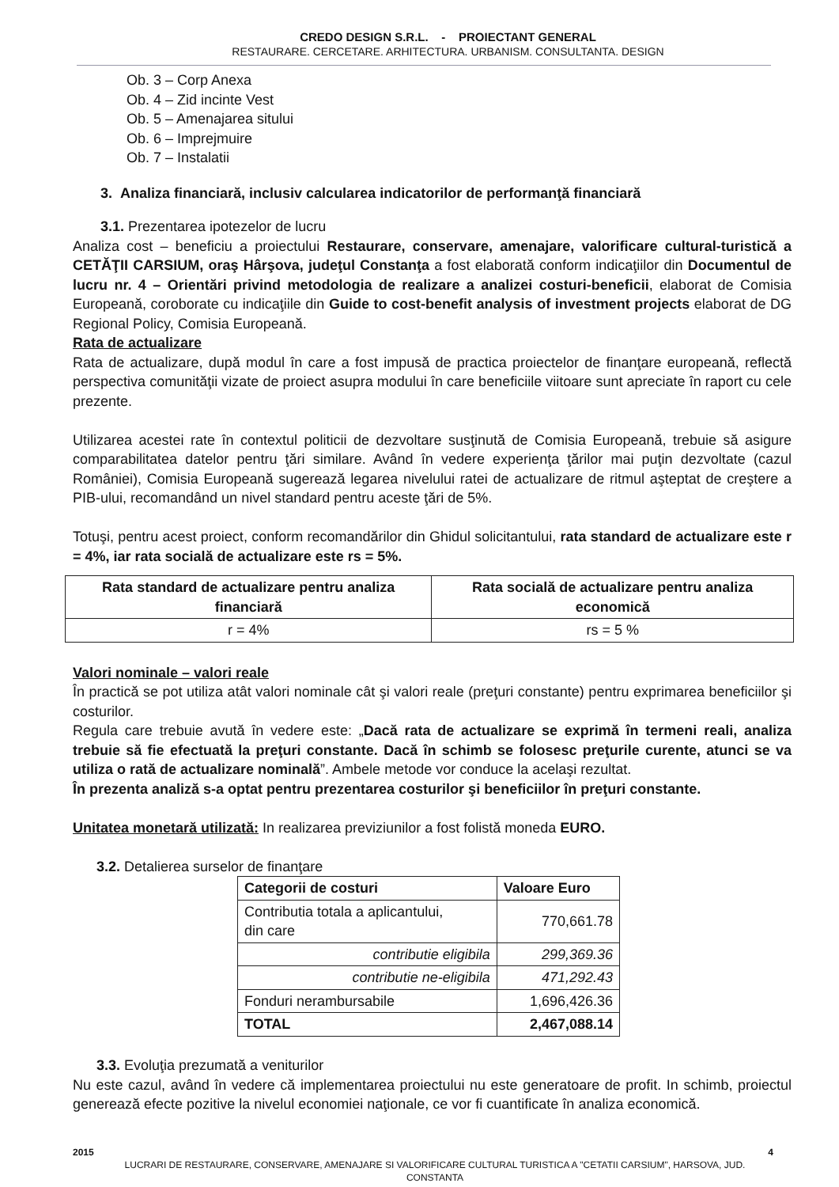CREDO DESIGN S.R.L. - PROIECTANT GENERAL
RESTAURARE. CERCETARE. ARHITECTURA. URBANISM. CONSULTANTA. DESIGN
Ob. 3 – Corp Anexa
Ob. 4 – Zid incinte Vest
Ob. 5 – Amenajarea sitului
Ob. 6 – Imprejmuire
Ob. 7 – Instalatii
3. Analiza financiară, inclusiv calcularea indicatorilor de performanţă financiară
3.1. Prezentarea ipotezelor de lucru
Analiza cost – beneficiu a proiectului Restaurare, conservare, amenajare, valorificare cultural-turistică a CETĂŢII CARSIUM, oraş Hârşova, judeţul Constanţa a fost elaborată conform indicaţiilor din Documentul de lucru nr. 4 – Orientări privind metodologia de realizare a analizei costuri-beneficii, elaborat de Comisia Europeană, coroborate cu indicaţiile din Guide to cost-benefit analysis of investment projects elaborat de DG Regional Policy, Comisia Europeană.
Rata de actualizare
Rata de actualizare, după modul în care a fost impusă de practica proiectelor de finanţare europeană, reflectă perspectiva comunităţii vizate de proiect asupra modului în care beneficiile viitoare sunt apreciate în raport cu cele prezente.
Utilizarea acestei rate în contextul politicii de dezvoltare susţinută de Comisia Europeană, trebuie să asigure comparabilitatea datelor pentru ţări similare. Având în vedere experienţa ţărilor mai puţin dezvoltate (cazul României), Comisia Europeană sugerează legarea nivelului ratei de actualizare de ritmul aşteptat de creştere a PIB-ului, recomandând un nivel standard pentru aceste ţări de 5%.
Totuşi, pentru acest proiect, conform recomandărilor din Ghidul solicitantului, rata standard de actualizare este r = 4%, iar rata socială de actualizare este rs = 5%.
| Rata standard de actualizare pentru analiza financiară | Rata socială de actualizare pentru analiza economică |
| --- | --- |
| r = 4% | rs = 5 % |
Valori nominale – valori reale
În practică se pot utiliza atât valori nominale cât şi valori reale (preţuri constante) pentru exprimarea beneficiilor şi costurilor.
Regula care trebuie avută în vedere este: „Dacă rata de actualizare se exprimă în termeni reali, analiza trebuie să fie efectuată la preţuri constante. Dacă în schimb se folosesc preţurile curente, atunci se va utiliza o rată de actualizare nominală”. Ambele metode vor conduce la acelaşi rezultat.
În prezenta analiză s-a optat pentru prezentarea costurilor şi beneficiilor în preţuri constante.
Unitatea monetară utilizată: In realizarea previziunilor a fost folistă moneda EURO.
3.2. Detalierea surselor de finanţare
| Categorii de costuri | Valoare Euro |
| --- | --- |
| Contributia totala a aplicantului, din care | 770,661.78 |
| contributie eligibila | 299,369.36 |
| contributie ne-eligibila | 471,292.43 |
| Fonduri nerambursabile | 1,696,426.36 |
| TOTAL | 2,467,088.14 |
3.3. Evoluţia prezumată a veniturilor
Nu este cazul, având în vedere că implementarea proiectului nu este generatoare de profit. In schimb, proiectul generează efecte pozitive la nivelul economiei naţionale, ce vor fi cuantificate în analiza economică.
2015 4
LUCRARI DE RESTAURARE, CONSERVARE, AMENAJARE SI VALORIFICARE CULTURAL TURISTICA A "CETATII CARSIUM", HARSOVA, JUD. CONSTANTA